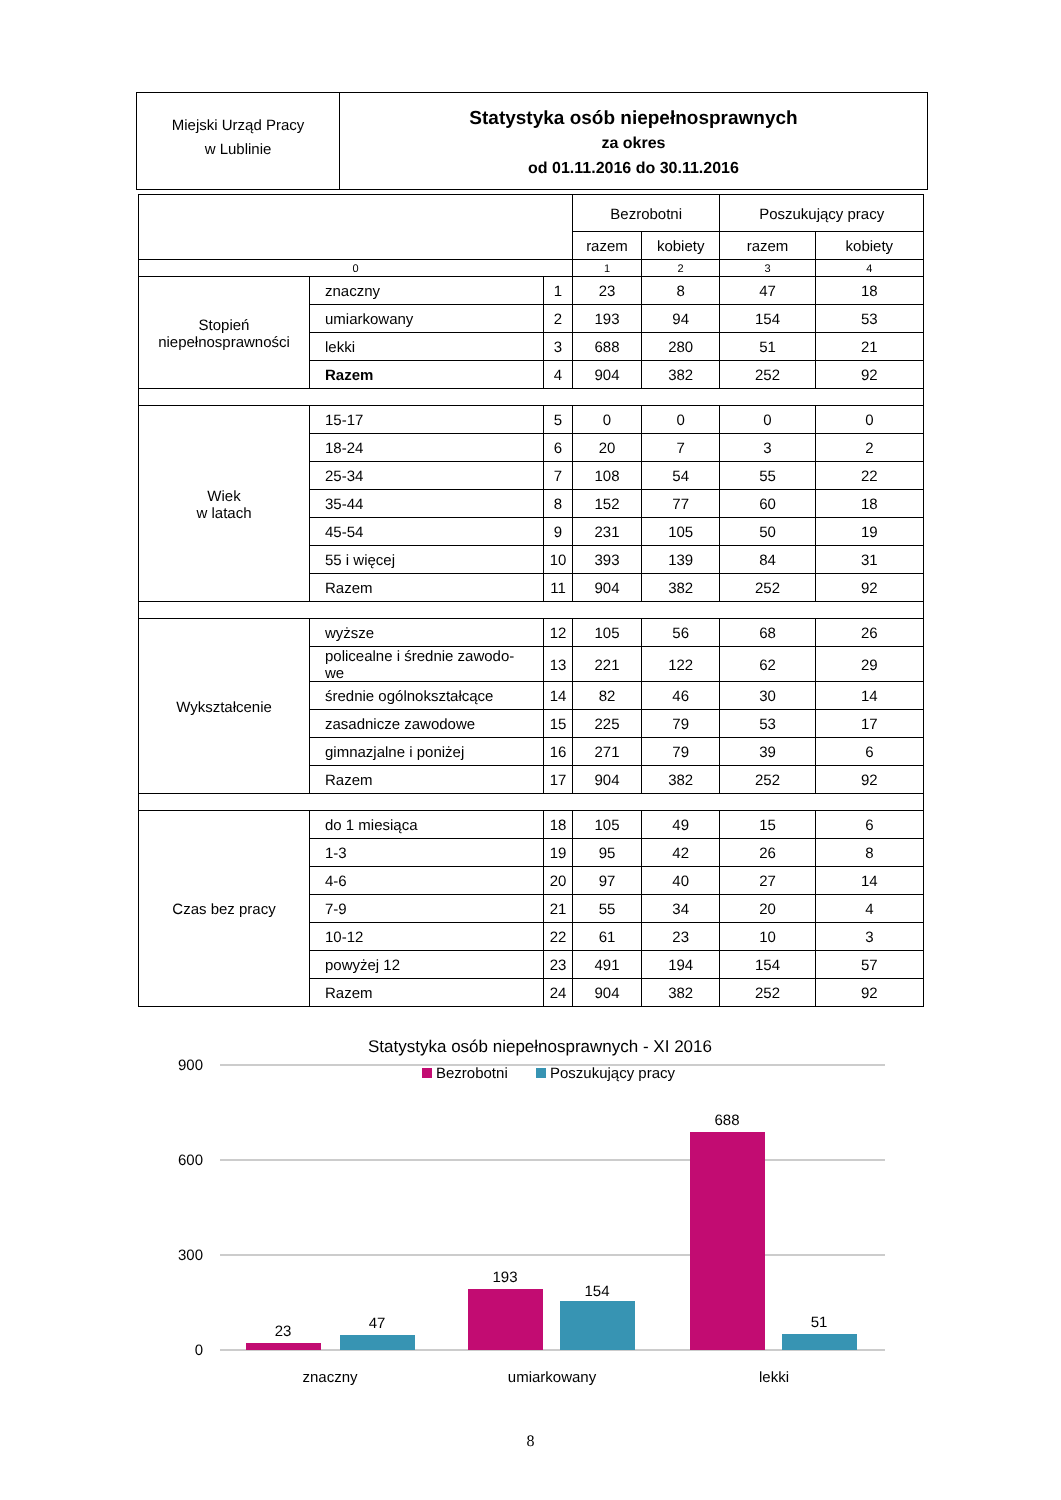Miejski Urząd Pracy
w Lublinie
Statystyka osób niepełnosprawnych
za okres
od 01.11.2016 do 30.11.2016
| | | | Bezrobotni | | Poszukujący pracy | |
| --- | --- | --- | --- | --- | --- | --- |
| | | | razem | kobiety | razem | kobiety |
| 0 | | | 1 | 2 | 3 | 4 |
| Stopień niepełnosprawności | znaczny | 1 | 23 | 8 | 47 | 18 |
| | umiarkowany | 2 | 193 | 94 | 154 | 53 |
| | lekki | 3 | 688 | 280 | 51 | 21 |
| | Razem | 4 | 904 | 382 | 252 | 92 |
| Wiek w latach | 15-17 | 5 | 0 | 0 | 0 | 0 |
| | 18-24 | 6 | 20 | 7 | 3 | 2 |
| | 25-34 | 7 | 108 | 54 | 55 | 22 |
| | 35-44 | 8 | 152 | 77 | 60 | 18 |
| | 45-54 | 9 | 231 | 105 | 50 | 19 |
| | 55 i więcej | 10 | 393 | 139 | 84 | 31 |
| | Razem | 11 | 904 | 382 | 252 | 92 |
| Wykształcenie | wyższe | 12 | 105 | 56 | 68 | 26 |
| | policealne i średnie zawodo- we | 13 | 221 | 122 | 62 | 29 |
| | średnie ogólnokształcące | 14 | 82 | 46 | 30 | 14 |
| | zasadnicze zawodowe | 15 | 225 | 79 | 53 | 17 |
| | gimnazjalne i poniżej | 16 | 271 | 79 | 39 | 6 |
| | Razem | 17 | 904 | 382 | 252 | 92 |
| Czas bez pracy | do 1 miesiąca | 18 | 105 | 49 | 15 | 6 |
| | 1-3 | 19 | 95 | 42 | 26 | 8 |
| | 4-6 | 20 | 97 | 40 | 27 | 14 |
| | 7-9 | 21 | 55 | 34 | 20 | 4 |
| | 10-12 | 22 | 61 | 23 | 10 | 3 |
| | powyżej 12 | 23 | 491 | 194 | 154 | 57 |
| | Razem | 24 | 904 | 382 | 252 | 92 |
Statystyka osób niepełnosprawnych - XI 2016
Bezrobotni
Poszukujący pracy
900
600
300
0
23
47
193
154
688
51
znaczny
umiarkowany
lekki
8